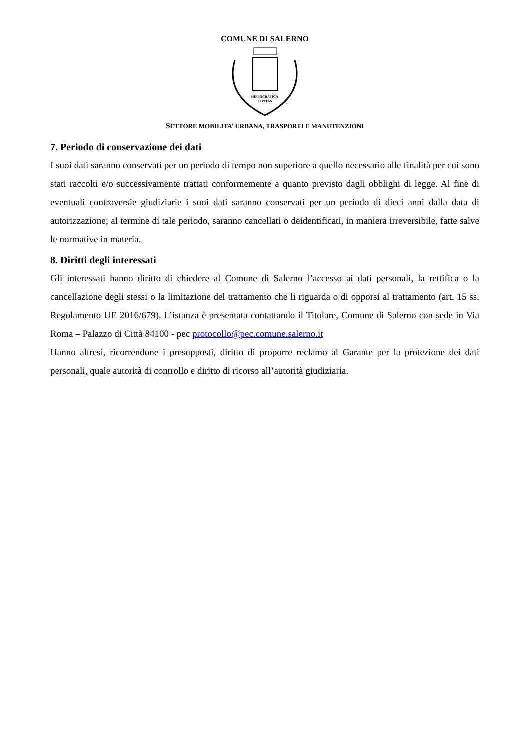COMUNE DI SALERNO
HIPPOCRATICA
CIVITAS
SETTORE MOBILITA’ URBANA, TRASPORTI E MANUTENZIONI
7. Periodo di conservazione dei dati
I suoi dati saranno conservati per un periodo di tempo non superiore a quello necessario alle finalità per cui sono stati raccolti e/o successivamente trattati conformemente a quanto previsto dagli obblighi di legge. Al fine di eventuali controversie giudiziarie i suoi dati saranno conservati per un periodo di dieci anni dalla data di autorizzazione; al termine di tale periodo, saranno cancellati o deidentificati, in maniera irreversibile, fatte salve le normative in materia.
8. Diritti degli interessati
Gli interessati hanno diritto di chiedere al Comune di Salerno l’accesso ai dati personali, la rettifica o la cancellazione degli stessi o la limitazione del trattamento che li riguarda o di opporsi al trattamento (art. 15 ss. Regolamento UE 2016/679). L’istanza è presentata contattando il Titolare, Comune di Salerno con sede in Via Roma – Palazzo di Città 84100 - pec protocollo@pec.comune.salerno.it
Hanno altresì, ricorrendone i presupposti, diritto di proporre reclamo al Garante per la protezione dei dati personali, quale autorità di controllo e diritto di ricorso all’autorità giudiziaria.